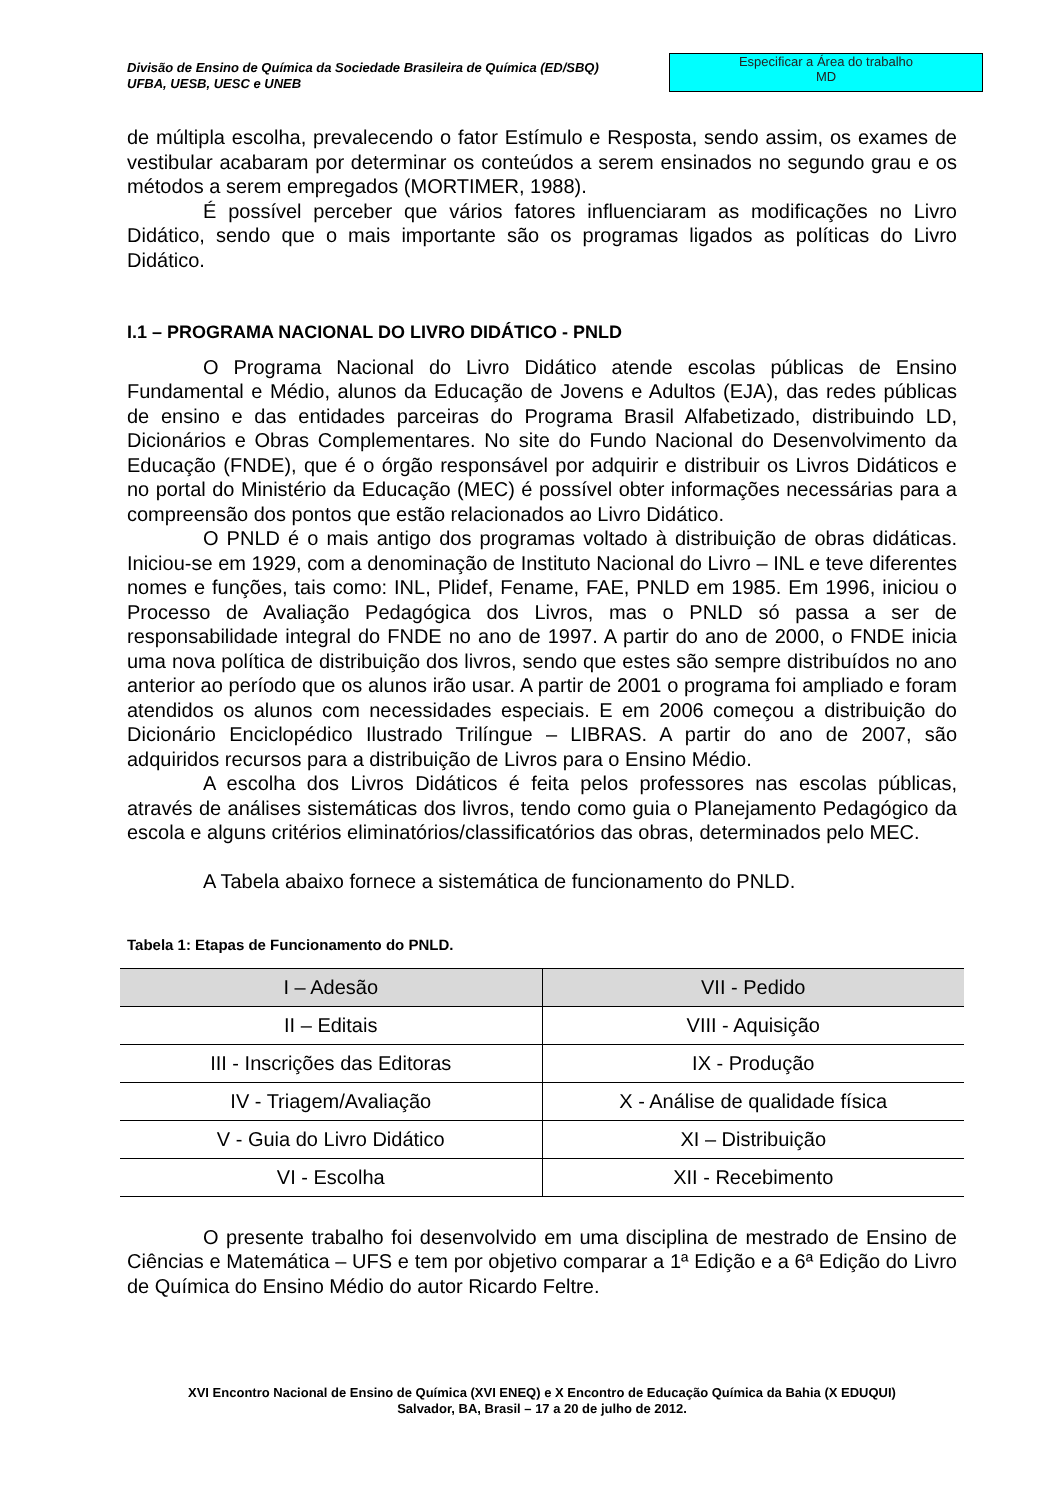Divisão de Ensino de Química da Sociedade Brasileira de Química (ED/SBQ)
UFBA, UESB, UESC e UNEB
Especificar a Área do trabalho
MD
de múltipla escolha, prevalecendo o fator Estímulo e Resposta, sendo assim, os exames de vestibular acabaram por determinar os conteúdos a serem ensinados no segundo grau e os métodos a serem empregados (MORTIMER, 1988).
É possível perceber que vários fatores influenciaram as modificações no Livro Didático, sendo que o mais importante são os programas ligados as políticas do Livro Didático.
I.1 – PROGRAMA NACIONAL DO LIVRO DIDÁTICO - PNLD
O Programa Nacional do Livro Didático atende escolas públicas de Ensino Fundamental e Médio, alunos da Educação de Jovens e Adultos (EJA), das redes públicas de ensino e das entidades parceiras do Programa Brasil Alfabetizado, distribuindo LD, Dicionários e Obras Complementares. No site do Fundo Nacional do Desenvolvimento da Educação (FNDE), que é o órgão responsável por adquirir e distribuir os Livros Didáticos e no portal do Ministério da Educação (MEC) é possível obter informações necessárias para a compreensão dos pontos que estão relacionados ao Livro Didático.
O PNLD é o mais antigo dos programas voltado à distribuição de obras didáticas. Iniciou-se em 1929, com a denominação de Instituto Nacional do Livro – INL e teve diferentes nomes e funções, tais como: INL, Plidef, Fename, FAE, PNLD em 1985. Em 1996, iniciou o Processo de Avaliação Pedagógica dos Livros, mas o PNLD só passa a ser de responsabilidade integral do FNDE no ano de 1997. A partir do ano de 2000, o FNDE inicia uma nova política de distribuição dos livros, sendo que estes são sempre distribuídos no ano anterior ao período que os alunos irão usar. A partir de 2001 o programa foi ampliado e foram atendidos os alunos com necessidades especiais. E em 2006 começou a distribuição do Dicionário Enciclopédico Ilustrado Trilíngue – LIBRAS. A partir do ano de 2007, são adquiridos recursos para a distribuição de Livros para o Ensino Médio.
A escolha dos Livros Didáticos é feita pelos professores nas escolas públicas, através de análises sistemáticas dos livros, tendo como guia o Planejamento Pedagógico da escola e alguns critérios eliminatórios/classificatórios das obras, determinados pelo MEC.
A Tabela abaixo fornece a sistemática de funcionamento do PNLD.
Tabela 1: Etapas de Funcionamento do PNLD.
| I – Adesão | VII - Pedido |
| II – Editais | VIII - Aquisição |
| III - Inscrições das Editoras | IX - Produção |
| IV - Triagem/Avaliação | X - Análise de qualidade física |
| V - Guia do Livro Didático | XI – Distribuição |
| VI - Escolha | XII - Recebimento |
O presente trabalho foi desenvolvido em uma disciplina de mestrado de Ensino de Ciências e Matemática – UFS e tem por objetivo comparar a 1ª Edição e a 6ª Edição do Livro de Química do Ensino Médio do autor Ricardo Feltre.
XVI Encontro Nacional de Ensino de Química (XVI ENEQ) e X Encontro de Educação Química da Bahia (X EDUQUI)
Salvador, BA, Brasil – 17 a 20 de julho de 2012.